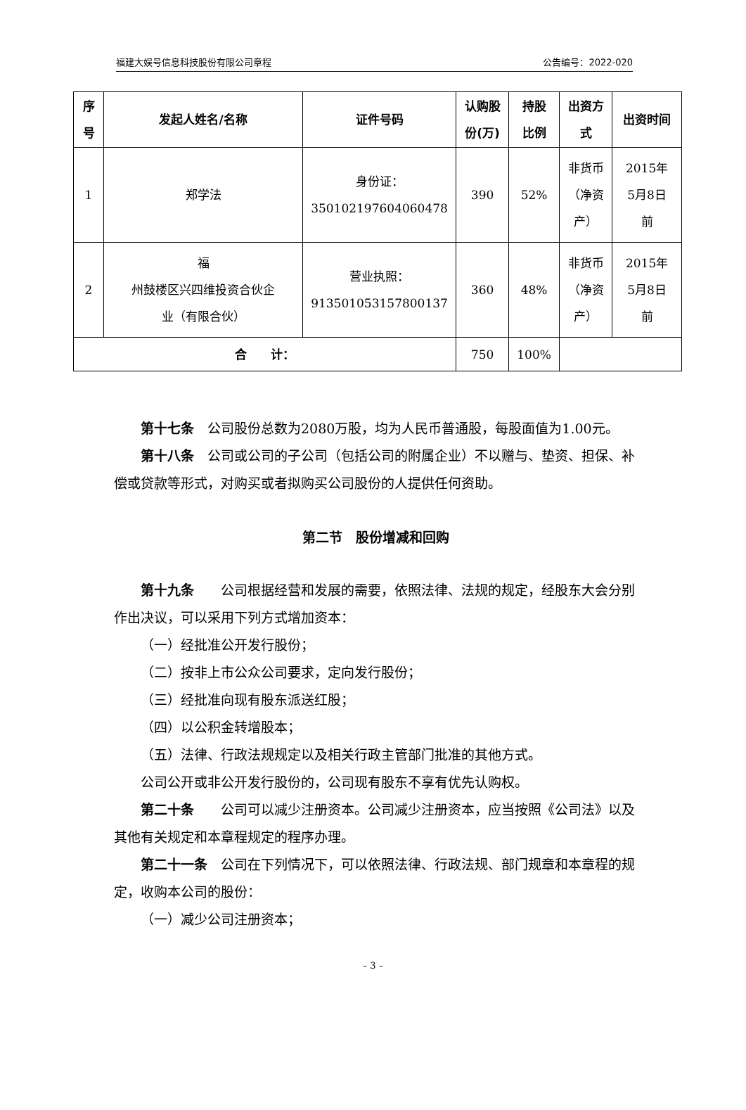福建大娱号信息科技股份有限公司章程 公告编号：2022-020
| 序 号 | 发起人姓名/名称 | 证件号码 | 认购股 份(万) | 持股 比例 | 出资方 式 | 出资时间 |
| --- | --- | --- | --- | --- | --- | --- |
| 1 | 郑学法 | 身份证： 350102197604060478 | 390 | 52% | 非货币 （净资 产） | 2015年 5月8日 前 |
| 2 | 福 州鼓楼区兴四维投资合伙企 业（有限合伙） | 营业执照： 91350105315780013​7 | 360 | 48% | 非货币 （净资 产） | 2015年 5月8日 前 |
| 合 计： | | | 750 | 100% | | |
第十七条　公司股份总数为2080万股，均为人民币普通股，每股面值为1.00元。
第十八条　公司或公司的子公司（包括公司的附属企业）不以赠与、垫资、担保、补偿或贷款等形式，对购买或者拟购买公司股份的人提供任何资助。
第二节　股份增减和回购
第十九条　　公司根据经营和发展的需要，依照法律、法规的规定，经股东大会分别作出决议，可以采用下列方式增加资本：
（一）经批准公开发行股份；
（二）按非上市公众公司要求，定向发行股份；
（三）经批准向现有股东派送红股；
（四）以公积金转增股本；
（五）法律、行政法规规定以及相关行政主管部门批准的其他方式。
公司公开或非公开发行股份的，公司现有股东不享有优先认购权。
第二十条　　公司可以减少注册资本。公司减少注册资本，应当按照《公司法》以及其他有关规定和本章程规定的程序办理。
第二十一条　公司在下列情况下，可以依照法律、行政法规、部门规章和本章程的规定，收购本公司的股份：
（一）减少公司注册资本；
– 3 –